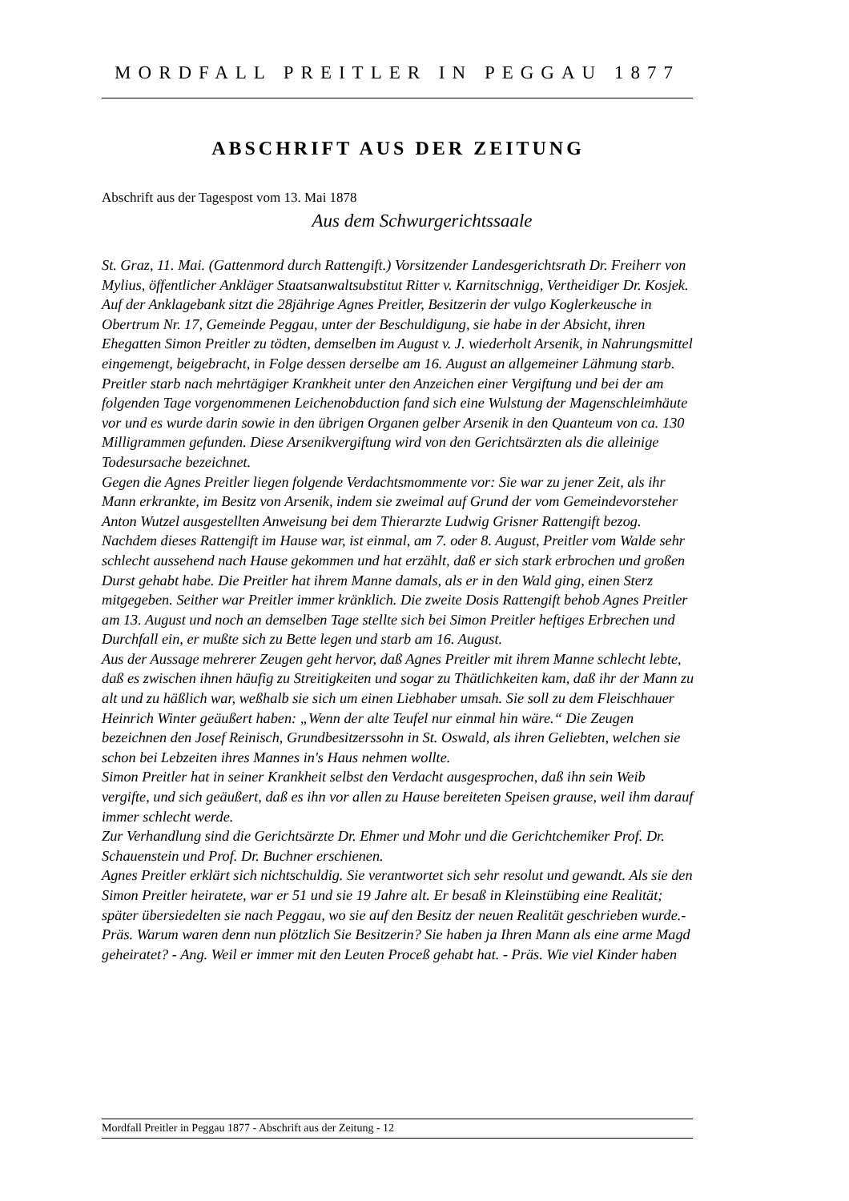MORDFALL PREITLER IN PEGGAU 1877
ABSCHRIFT AUS DER ZEITUNG
Abschrift aus der Tagespost vom 13. Mai 1878
Aus dem Schwurgerichtssaale
St. Graz, 11. Mai. (Gattenmord durch Rattengift.) Vorsitzender Landesgerichtsrath Dr. Freiherr von Mylius, öffentlicher Ankläger Staatsanwaltsubstitut Ritter v. Karnitschnigg, Vertheidiger Dr. Kosjek.
Auf der Anklagebank sitzt die 28jährige Agnes Preitler, Besitzerin der vulgo Koglerkeusche in Obertrum Nr. 17, Gemeinde Peggau, unter der Beschuldigung, sie habe in der Absicht, ihren Ehegatten Simon Preitler zu tödten, demselben im August v. J. wiederholt Arsenik, in Nahrungsmittel eingemengt, beigebracht, in Folge dessen derselbe am 16. August an allgemeiner Lähmung starb.
Preitler starb nach mehrtägiger Krankheit unter den Anzeichen einer Vergiftung und bei der am folgenden Tage vorgenommenen Leichenobduction fand sich eine Wulstung der Magenschleimhäute vor und es wurde darin sowie in den übrigen Organen gelber Arsenik in den Quanteum von ca. 130 Milligrammen gefunden. Diese Arsenikvergiftung wird von den Gerichtsärzten als die alleinige Todesursache bezeichnet.
Gegen die Agnes Preitler liegen folgende Verdachtsmommente vor: Sie war zu jener Zeit, als ihr Mann erkrankte, im Besitz von Arsenik, indem sie zweimal auf Grund der vom Gemeindevorsteher Anton Wutzel ausgestellten Anweisung bei dem Thierarzte Ludwig Grisner Rattengift bezog. Nachdem dieses Rattengift im Hause war, ist einmal, am 7. oder 8. August, Preitler vom Walde sehr schlecht aussehend nach Hause gekommen und hat erzählt, daß er sich stark erbrochen und großen Durst gehabt habe. Die Preitler hat ihrem Manne damals, als er in den Wald ging, einen Sterz mitgegeben. Seither war Preitler immer kränklich. Die zweite Dosis Rattengift behob Agnes Preitler am 13. August und noch an demselben Tage stellte sich bei Simon Preitler heftiges Erbrechen und Durchfall ein, er mußte sich zu Bette legen und starb am 16. August.
Aus der Aussage mehrerer Zeugen geht hervor, daß Agnes Preitler mit ihrem Manne schlecht lebte, daß es zwischen ihnen häufig zu Streitigkeiten und sogar zu Thätlichkeiten kam, daß ihr der Mann zu alt und zu häßlich war, weßhalb sie sich um einen Liebhaber umsah. Sie soll zu dem Fleischhauer Heinrich Winter geäußert haben: „Wenn der alte Teufel nur einmal hin wäre.“ Die Zeugen bezeichnen den Josef Reinisch, Grundbesitzerssohn in St. Oswald, als ihren Geliebten, welchen sie schon bei Lebzeiten ihres Mannes in's Haus nehmen wollte.
Simon Preitler hat in seiner Krankheit selbst den Verdacht ausgesprochen, daß ihn sein Weib vergifte, und sich geäußert, daß es ihn vor allen zu Hause bereiteten Speisen grause, weil ihm darauf immer schlecht werde.
Zur Verhandlung sind die Gerichtsärzte Dr. Ehmer und Mohr und die Gerichtchemiker Prof. Dr. Schauenstein und Prof. Dr. Buchner erschienen.
Agnes Preitler erklärt sich nichtschuldig. Sie verantwortet sich sehr resolut und gewandt. Als sie den Simon Preitler heiratete, war er 51 und sie 19 Jahre alt. Er besaß in Kleinstübing eine Realität; später übersiedelten sie nach Peggau, wo sie auf den Besitz der neuen Realität geschrieben wurde.- Präs. Warum waren denn nun plötzlich Sie Besitzerin? Sie haben ja Ihren Mann als eine arme Magd geheiratet? - Ang. Weil er immer mit den Leuten Proceß gehabt hat. - Präs. Wie viel Kinder haben
Mordfall Preitler in Peggau 1877 - Abschrift aus der Zeitung - 12